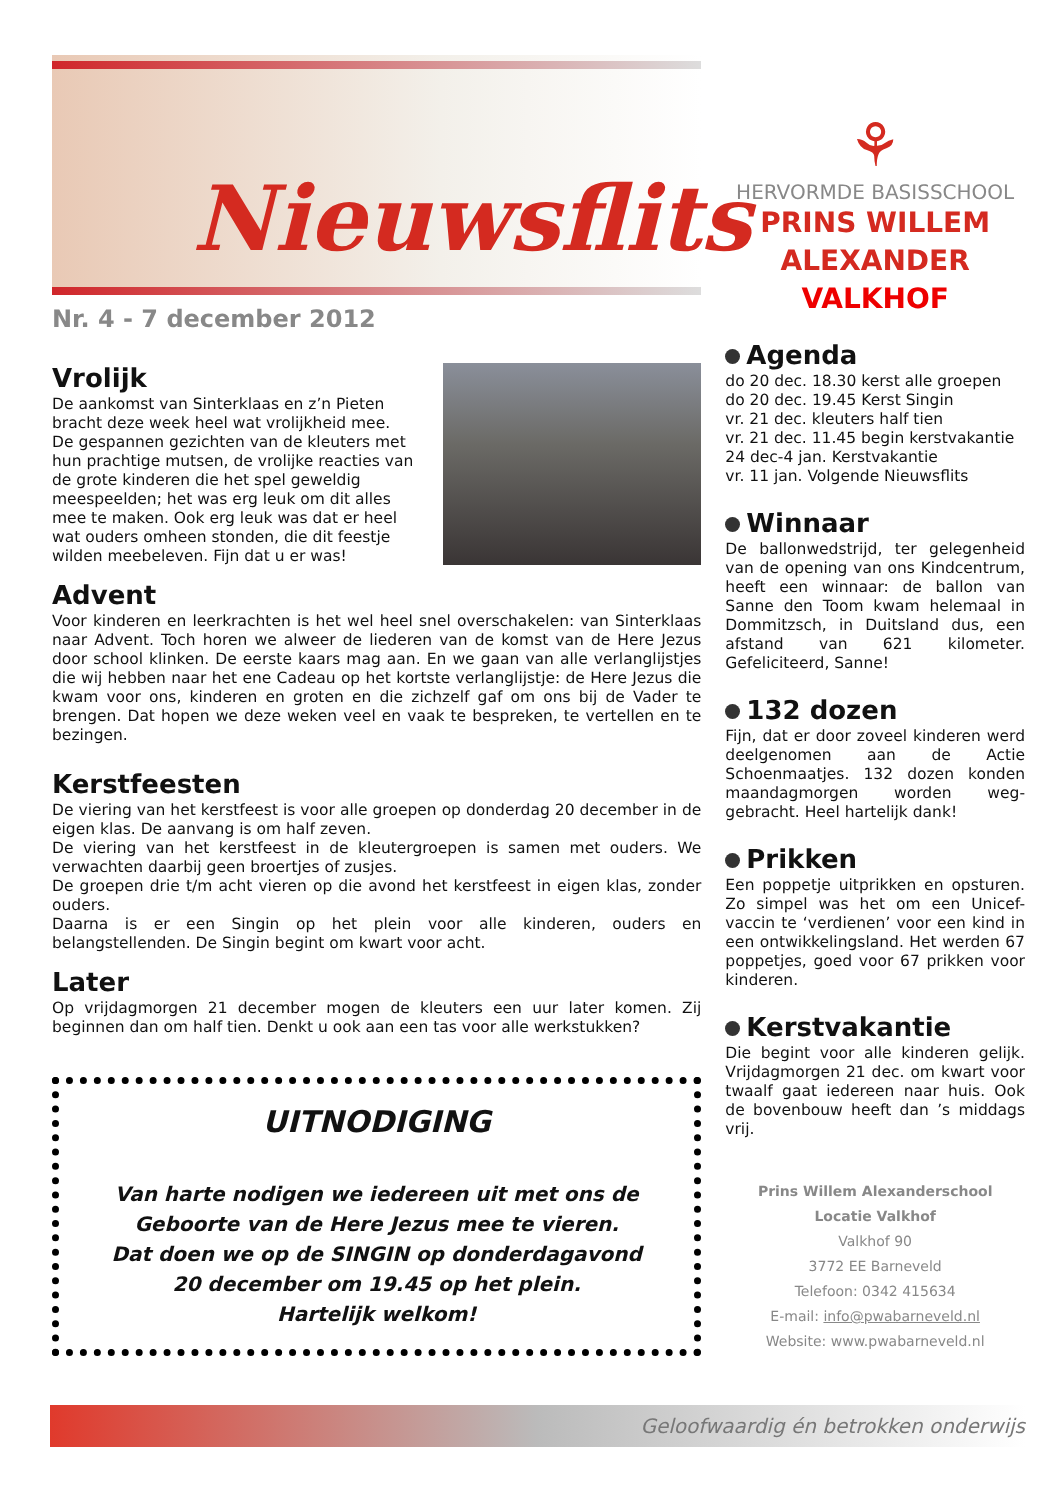Nieuwsflits
Nr. 4 - 7 december 2012
Vrolijk
De aankomst van Sinterklaas en z’n Pieten bracht deze week heel wat vrolijkheid mee. De gespannen gezichten van de kleuters met hun prachtige mutsen, de vrolijke reacties van de grote kinderen die het spel geweldig meespeelden; het was erg leuk om dit alles mee te maken. Ook erg leuk was dat er heel wat ouders omheen stonden, die dit feestje wilden meebeleven. Fijn dat u er was!
Advent
Voor kinderen en leerkrachten is het wel heel snel overschakelen: van Sinterklaas naar Advent. Toch horen we alweer de liederen van de komst van de Here Jezus door school klinken. De eerste kaars mag aan. En we gaan van alle verlanglijstjes die wij hebben naar het ene Cadeau op het kortste verlanglijstje: de Here Jezus die kwam voor ons, kinderen en groten en die zichzelf gaf om ons bij de Vader te brengen. Dat hopen we deze weken veel en vaak te bespreken, te vertellen en te bezingen.
Kerstfeesten
De viering van het kerstfeest is voor alle groepen op donderdag 20 december in de eigen klas. De aanvang is om half zeven.
De viering van het kerstfeest in de kleutergroepen is samen met ouders. We verwachten daarbij geen broertjes of zusjes.
De groepen drie t/m acht vieren op die avond het kerstfeest in eigen klas, zonder ouders.
Daarna is er een Singin op het plein voor alle kinderen, ouders en belangstellenden. De Singin begint om kwart voor acht.
Later
Op vrijdagmorgen 21 december mogen de kleuters een uur later komen. Zij beginnen dan om half tien. Denkt u ook aan een tas voor alle werkstukken?
UITNODIGING
Van harte nodigen we iedereen uit met ons de Geboorte van de Here Jezus mee te vieren.
Dat doen we op de SINGIN op donderdagavond 20 december om 19.45 op het plein.
Hartelijk welkom!
⚘
HERVORMDE BASISSCHOOL
PRINS WILLEM
ALEXANDER
VALKHOF
Agenda
do 20 dec. 18.30 kerst alle groepen
do 20 dec. 19.45 Kerst Singin
vr. 21 dec. kleuters half tien
vr. 21 dec. 11.45 begin kerstvakantie
24 dec-4 jan. Kerstvakantie
vr. 11 jan. Volgende Nieuwsflits
Winnaar
De ballonwedstrijd, ter gelegenheid van de opening van ons Kindcentrum, heeft een winnaar: de ballon van Sanne den Toom kwam helemaal in Dommitzsch, in Duitsland dus, een afstand van 621 kilometer. Gefeliciteerd, Sanne!
132 dozen
Fijn, dat er door zoveel kinderen werd deelgenomen aan de Actie Schoenmaatjes. 132 dozen konden maandagmorgen worden weg-gebracht. Heel hartelijk dank!
Prikken
Een poppetje uitprikken en opsturen. Zo simpel was het om een Unicef-vaccin te ‘verdienen’ voor een kind in een ontwikkelingsland. Het werden 67 poppetjes, goed voor 67 prikken voor kinderen.
Kerstvakantie
Die begint voor alle kinderen gelijk. Vrijdagmorgen 21 dec. om kwart voor twaalf gaat iedereen naar huis. Ook de bovenbouw heeft dan ’s middags vrij.
Prins Willem Alexanderschool
Locatie Valkhof
Valkhof 90
3772 EE Barneveld
Telefoon: 0342 415634
E-mail: info@pwabarneveld.nl
Website: www.pwabarneveld.nl
Geloofwaardig én betrokken onderwijs